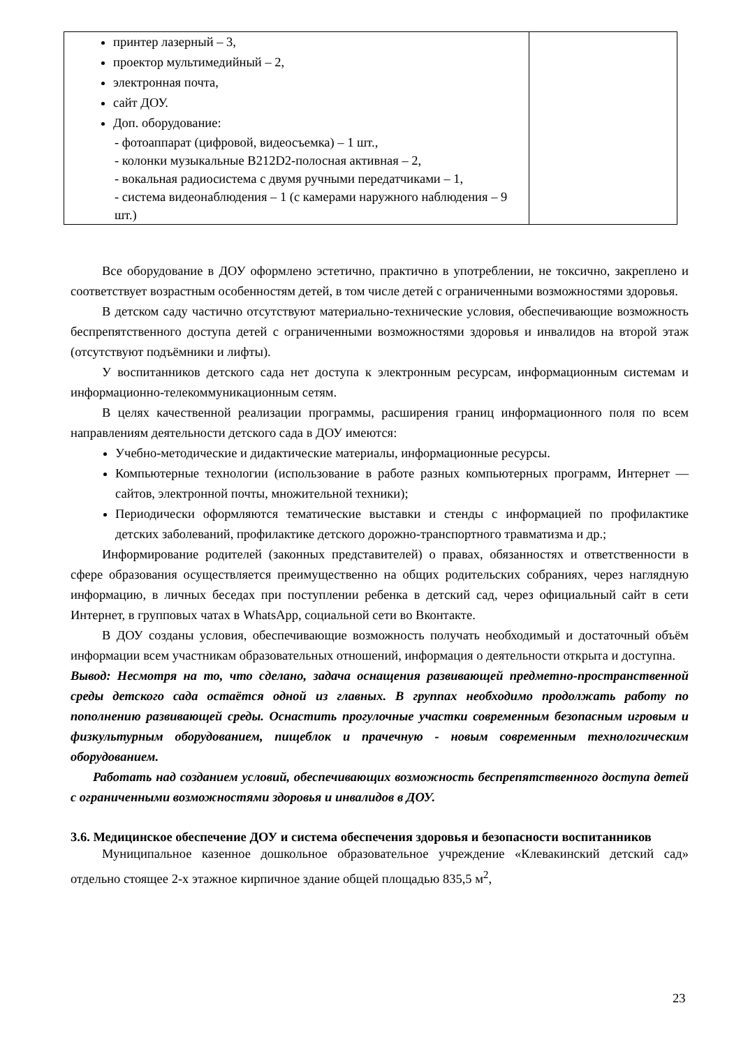| принтер лазерный – 3, проектор мультимедийный – 2, электронная почта, сайт ДОУ. Доп. оборудование: - фотоаппарат (цифровой, видеосъемка) – 1 шт., - колонки музыкальные B212D2-полосная активная – 2, - вокальная радиосистема с двумя ручными передатчиками – 1, - система видеонаблюдения – 1 (с камерами наружного наблюдения – 9 шт.) | |
Все оборудование в ДОУ оформлено эстетично, практично в употреблении, не токсично, закреплено и соответствует возрастным особенностям детей, в том числе детей с ограниченными возможностями здоровья.
В детском саду частично отсутствуют материально-технические условия, обеспечивающие возможность беспрепятственного доступа детей с ограниченными возможностями здоровья и инвалидов на второй этаж (отсутствуют подъёмники и лифты).
У воспитанников детского сада нет доступа к электронным ресурсам, информационным системам и информационно-телекоммуникационным сетям.
В целях качественной реализации программы, расширения границ информационного поля по всем направлениям деятельности детского сада в ДОУ имеются:
Учебно-методические и дидактические материалы, информационные ресурсы.
Компьютерные технологии (использование в работе разных компьютерных программ, Интернет — сайтов, электронной почты, множительной техники);
Периодически оформляются тематические выставки и стенды с информацией по профилактике детских заболеваний, профилактике детского дорожно-транспортного травматизма и др.;
Информирование родителей (законных представителей) о правах, обязанностях и ответственности в сфере образования осуществляется преимущественно на общих родительских собраниях, через наглядную информацию, в личных беседах при поступлении ребенка в детский сад, через официальный сайт в сети Интернет, в групповых чатах в WhatsApp, социальной сети во Вконтакте.
В ДОУ созданы условия, обеспечивающие возможность получать необходимый и достаточный объём информации всем участникам образовательных отношений, информация о деятельности открыта и доступна.
Вывод: Несмотря на то, что сделано, задача оснащения развивающей предметно-пространственной среды детского сада остаётся одной из главных. В группах необходимо продолжать работу по пополнению развивающей среды. Оснастить прогулочные участки современным безопасным игровым и физкультурным оборудованием, пищеблок и прачечную - новым современным технологическим оборудованием.
Работать над созданием условий, обеспечивающих возможность беспрепятственного доступа детей с ограниченными возможностями здоровья и инвалидов в ДОУ.
3.6. Медицинское обеспечение ДОУ и система обеспечения здоровья и безопасности воспитанников
Муниципальное казенное дошкольное образовательное учреждение «Клевакинский детский сад» отдельно стоящее 2-х этажное кирпичное здание общей площадью 835,5 м<sup>2</sup>,
23